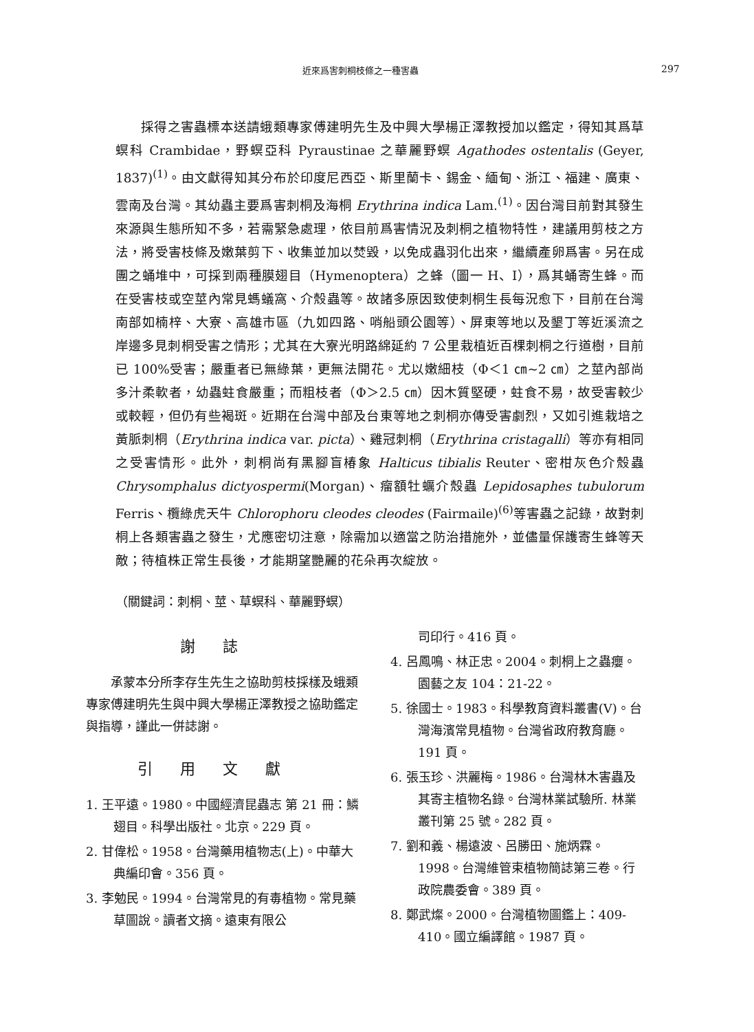近來爲害刺桐枝條之一種害蟲 297
採得之害蟲標本送請蛾類專家傅建明先生及中興大學楊正澤教授加以鑑定，得知其爲草螟科 Crambidae，野螟亞科 Pyraustinae 之華麗野螟 Agathodes ostentalis (Geyer, 1837)<sup>(1)</sup>。由文獻得知其分布於印度尼西亞、斯里蘭卡、錫金、緬甸、浙江、福建、廣東、雲南及台灣。其幼蟲主要爲害刺桐及海桐 Erythrina indica Lam.<sup>(1)</sup>。因台灣目前對其發生來源與生態所知不多，若需緊急處理，依目前爲害情況及刺桐之植物特性，建議用剪枝之方法，將受害枝條及嫩葉剪下、收集並加以焚毀，以免成蟲羽化出來，繼續產卵爲害。另在成團之蛹堆中，可採到兩種膜翅目（Hymenoptera）之蜂（圖一 H、I），爲其蛹寄生蜂。而在受害枝或空莖內常見螞蟻窩、介殼蟲等。故諸多原因致使刺桐生長每況愈下，目前在台灣南部如楠梓、大寮、高雄市區（九如四路、哨船頭公園等）、屏東等地以及墾丁等近溪流之岸邊多見刺桐受害之情形；尤其在大寮光明路綿延約 7 公里栽植近百棵刺桐之行道樹，目前已 100%受害；嚴重者已無綠葉，更無法開花。尤以嫩細枝（Φ＜1 ㎝~2 ㎝）之莖內部尚多汁柔軟者，幼蟲蛀食嚴重；而粗枝者（Φ＞2.5 ㎝）因木質堅硬，蛀食不易，故受害較少或較輕，但仍有些褐斑。近期在台灣中部及台東等地之刺桐亦傳受害劇烈，又如引進栽培之黃脈刺桐（Erythrina indica var. picta）、雞冠刺桐（Erythrina cristagalli）等亦有相同之受害情形。此外，刺桐尚有黑腳盲椿象 Halticus tibialis Reuter、密柑灰色介殼蟲 Chrysomphalus dictyospermi(Morgan)、瘤額牡蠣介殼蟲 Lepidosaphes tubulorum Ferris、欖綠虎天牛 Chlorophoru cleodes cleodes (Fairmaile)<sup>(6)</sup>等害蟲之記錄，故對刺桐上各類害蟲之發生，尤應密切注意，除需加以適當之防治措施外，並儘量保護寄生蜂等天敵；待植株正常生長後，才能期望艷麗的花朵再次綻放。
（關鍵詞：刺桐、莖、草螟科、華麗野螟）
謝誌
承蒙本分所李存生先生之協助剪枝採樣及蛾類專家傅建明先生與中興大學楊正澤教授之協助鑑定與指導，謹此一併誌謝。
引用文獻
1. 王平遠。1980。中國經濟昆蟲志 第 21 冊：鱗翅目。科學出版社。北京。229 頁。
2. 甘偉松。1958。台灣藥用植物志(上)。中華大典編印會。356 頁。
3. 李勉民。1994。台灣常見的有毒植物。常見藥草圖說。讀者文摘。遠東有限公
司印行。416 頁。
4. 呂鳳鳴、林正忠。2004。刺桐上之蟲癭。園藝之友 104：21-22。
5. 徐國士。1983。科學教育資料叢書(V)。台灣海濱常見植物。台灣省政府教育廳。191 頁。
6. 張玉珍、洪麗梅。1986。台灣林木害蟲及其寄主植物名錄。台灣林業試驗所. 林業叢刊第 25 號。282 頁。
7. 劉和義、楊遠波、呂勝田、施炳霖。1998。台灣維管束植物簡誌第三卷。行政院農委會。389 頁。
8. 鄭武燦。2000。台灣植物圖鑑上：409-410。國立編譯館。1987 頁。